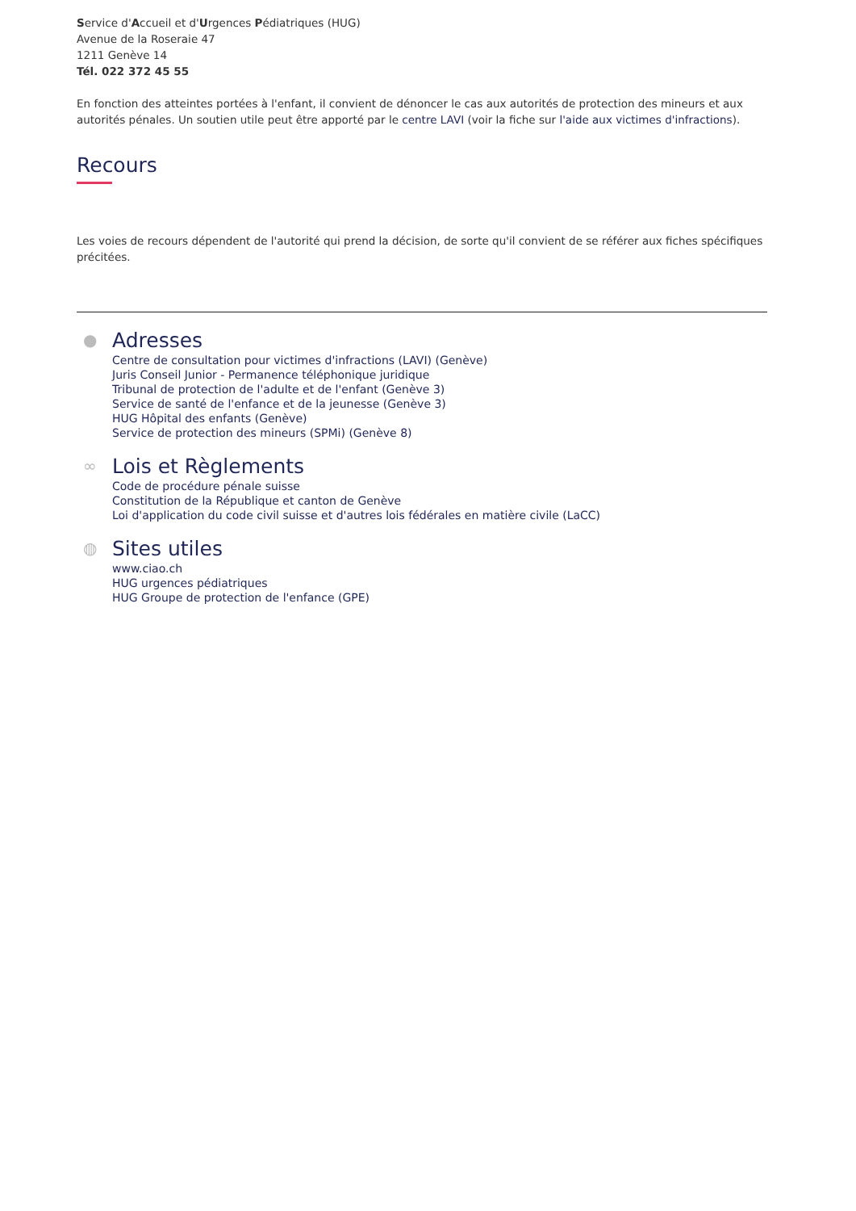Service d'Accueil et d'Urgences Pédiatriques (HUG)
Avenue de la Roseraie 47
1211 Genève 14
Tél. 022 372 45 55
En fonction des atteintes portées à l'enfant, il convient de dénoncer le cas aux autorités de protection des mineurs et aux autorités pénales. Un soutien utile peut être apporté par le centre LAVI (voir la fiche sur l'aide aux victimes d'infractions).
Recours
Les voies de recours dépendent de l'autorité qui prend la décision, de sorte qu'il convient de se référer aux fiches spécifiques précitées.
●
Adresses
Centre de consultation pour victimes d'infractions (LAVI) (Genève)
Juris Conseil Junior - Permanence téléphonique juridique
Tribunal de protection de l'adulte et de l'enfant (Genève 3)
Service de santé de l'enfance et de la jeunesse (Genève 3)
HUG Hôpital des enfants (Genève)
Service de protection des mineurs (SPMi) (Genève 8)
∞
Lois et Règlements
Code de procédure pénale suisse
Constitution de la République et canton de Genève
Loi d'application du code civil suisse et d'autres lois fédérales en matière civile (LaCC)
◍
Sites utiles
www.ciao.ch
HUG urgences pédiatriques
HUG Groupe de protection de l'enfance (GPE)